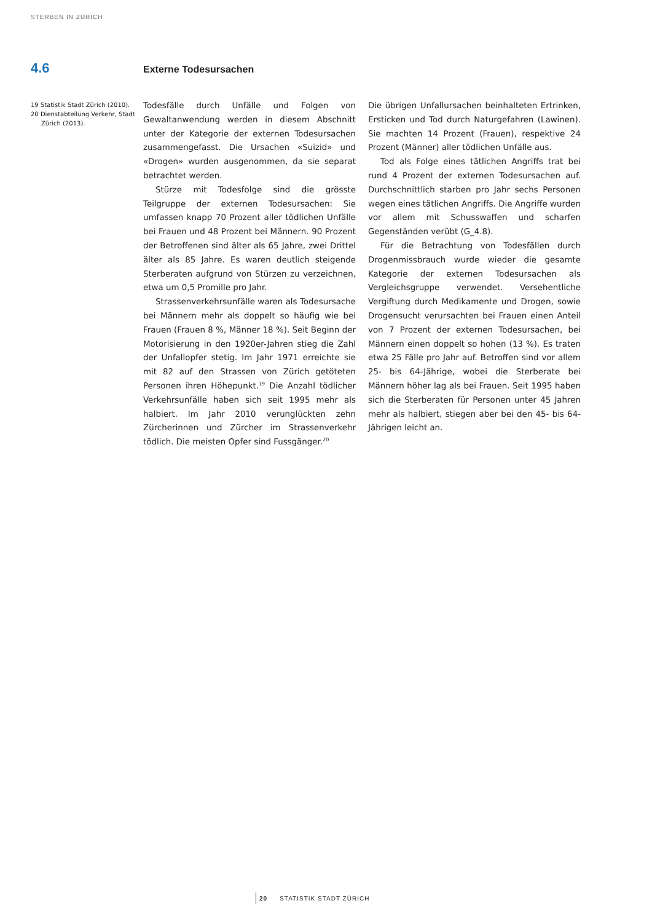STERBEN IN ZÜRICH
4.6 Externe Todesursachen
19 Statistik Stadt Zürich (2010).
20 Dienstabteilung Verkehr, Stadt Zürich (2013).
Todesfälle durch Unfälle und Folgen von Gewaltanwendung werden in diesem Abschnitt unter der Kategorie der externen Todesursachen zusammengefasst. Die Ursachen «Suizid» und «Drogen» wurden ausgenommen, da sie separat betrachtet werden.
Stürze mit Todesfolge sind die grösste Teilgruppe der externen Todesursachen: Sie umfassen knapp 70 Prozent aller tödlichen Unfälle bei Frauen und 48 Prozent bei Männern. 90 Prozent der Betroffenen sind älter als 65 Jahre, zwei Drittel älter als 85 Jahre. Es waren deutlich steigende Sterberaten aufgrund von Stürzen zu verzeichnen, etwa um 0,5 Promille pro Jahr.
Strassenverkehrsunfälle waren als Todesursache bei Männern mehr als doppelt so häufig wie bei Frauen (Frauen 8 %, Männer 18 %). Seit Beginn der Motorisierung in den 1920er-Jahren stieg die Zahl der Unfallopfer stetig. Im Jahr 1971 erreichte sie mit 82 auf den Strassen von Zürich getöteten Personen ihren Höhepunkt.<sup>19</sup> Die Anzahl tödlicher Verkehrsunfälle haben sich seit 1995 mehr als halbiert. Im Jahr 2010 verunglückten zehn Zürcherinnen und Zürcher im Strassenverkehr tödlich. Die meisten Opfer sind Fussgänger.<sup>20</sup>
Die übrigen Unfallursachen beinhalteten Ertrinken, Ersticken und Tod durch Naturgefahren (Lawinen). Sie machten 14 Prozent (Frauen), respektive 24 Prozent (Männer) aller tödlichen Unfälle aus.
Tod als Folge eines tätlichen Angriffs trat bei rund 4 Prozent der externen Todesursachen auf. Durchschnittlich starben pro Jahr sechs Personen wegen eines tätlichen Angriffs. Die Angriffe wurden vor allem mit Schusswaffen und scharfen Gegenständen verübt (G_4.8).
Für die Betrachtung von Todesfällen durch Drogenmissbrauch wurde wieder die gesamte Kategorie der externen Todesursachen als Vergleichsgruppe verwendet. Versehentliche Vergiftung durch Medikamente und Drogen, sowie Drogensucht verursachten bei Frauen einen Anteil von 7 Prozent der externen Todesursachen, bei Männern einen doppelt so hohen (13 %). Es traten etwa 25 Fälle pro Jahr auf. Betroffen sind vor allem 25- bis 64-Jährige, wobei die Sterberate bei Männern höher lag als bei Frauen. Seit 1995 haben sich die Sterberaten für Personen unter 45 Jahren mehr als halbiert, stiegen aber bei den 45- bis 64-Jährigen leicht an.
20 STATISTIK STADT ZÜRICH